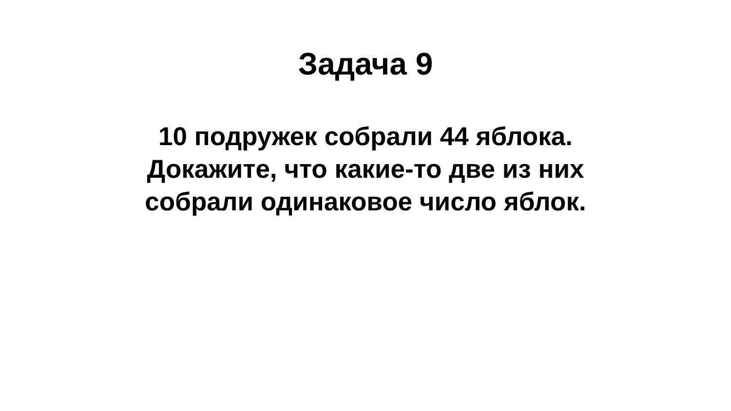Задача 9
10 подружек собрали 44 яблока.
Докажите, что какие-то две из них
собрали одинаковое число яблок.